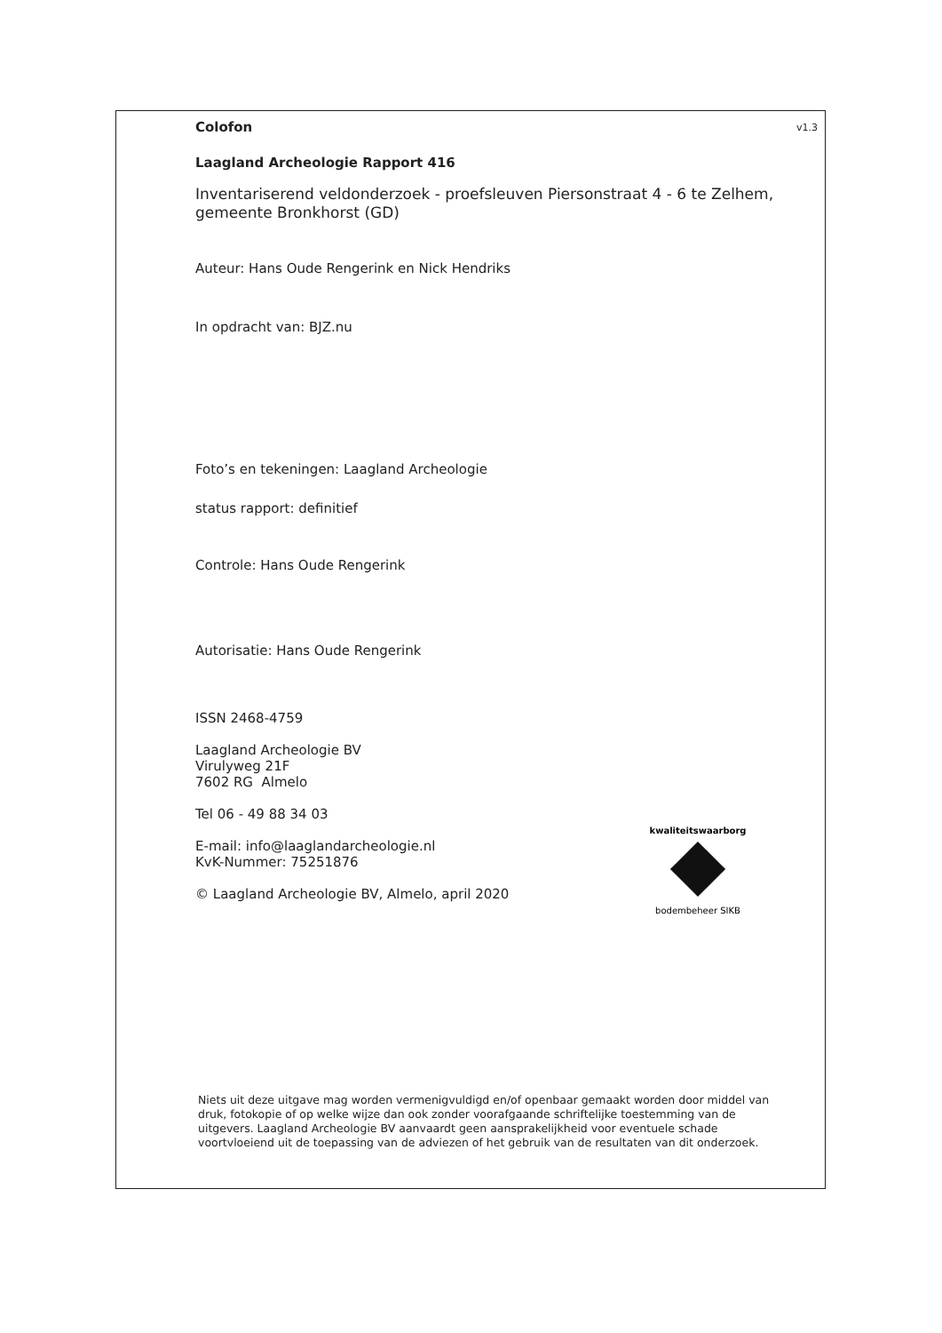v1.3
Colofon
Laagland Archeologie Rapport 416
Inventariserend veldonderzoek - proefsleuven Piersonstraat 4 - 6 te Zelhem, gemeente Bronkhorst (GD)
Auteur: Hans Oude Rengerink en Nick Hendriks
In opdracht van: BJZ.nu
Foto’s en tekeningen: Laagland Archeologie
status rapport: definitief
Controle: Hans Oude Rengerink
Autorisatie: Hans Oude Rengerink
ISSN 2468-4759
Laagland Archeologie BV
Virulyweg 21F
7602 RG Almelo
Tel 06 - 49 88 34 03
E-mail: info@laaglandarcheologie.nl
KvK-Nummer: 75251876
© Laagland Archeologie BV, Almelo, april 2020
kwaliteitswaarborg
bodembeheer SIKB
Niets uit deze uitgave mag worden vermenigvuldigd en/of openbaar gemaakt worden door middel van druk, fotokopie of op welke wijze dan ook zonder voorafgaande schriftelijke toestemming van de uitgevers. Laagland Archeologie BV aanvaardt geen aansprakelijkheid voor eventuele schade voortvloeiend uit de toepassing van de adviezen of het gebruik van de resultaten van dit onderzoek.